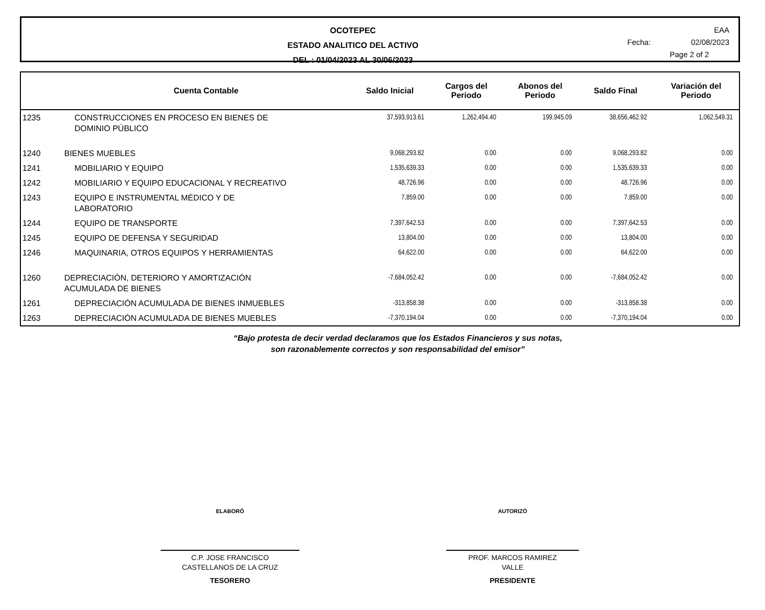OCOTEPEC
ESTADO ANALITICO DEL ACTIVO
DEL : 01/04/2023 AL 30/06/2023
EAA
Fecha: 02/08/2023
Page 2 of 2
| | Cuenta Contable | Saldo Inicial | Cargos del Periodo | Abonos del Periodo | Saldo Final | Variación del Periodo |
| --- | --- | --- | --- | --- | --- | --- |
| 1235 | CONSTRUCCIONES EN PROCESO EN BIENES DE DOMINIO PÚBLICO | 37,593,913.61 | 1,262,494.40 | 199,945.09 | 38,656,462.92 | 1,062,549.31 |
| 1240 | BIENES MUEBLES | 9,068,293.82 | 0.00 | 0.00 | 9,068,293.82 | 0.00 |
| 1241 | MOBILIARIO Y EQUIPO | 1,535,639.33 | 0.00 | 0.00 | 1,535,639.33 | 0.00 |
| 1242 | MOBILIARIO Y EQUIPO EDUCACIONAL Y RECREATIVO | 48,726.96 | 0.00 | 0.00 | 48,726.96 | 0.00 |
| 1243 | EQUIPO E INSTRUMENTAL MÉDICO Y DE LABORATORIO | 7,859.00 | 0.00 | 0.00 | 7,859.00 | 0.00 |
| 1244 | EQUIPO DE TRANSPORTE | 7,397,642.53 | 0.00 | 0.00 | 7,397,642.53 | 0.00 |
| 1245 | EQUIPO DE DEFENSA Y SEGURIDAD | 13,804.00 | 0.00 | 0.00 | 13,804.00 | 0.00 |
| 1246 | MAQUINARIA, OTROS EQUIPOS Y HERRAMIENTAS | 64,622.00 | 0.00 | 0.00 | 64,622.00 | 0.00 |
| 1260 | DEPRECIACIÓN, DETERIORO Y AMORTIZACIÓN ACUMULADA DE BIENES | -7,684,052.42 | 0.00 | 0.00 | -7,684,052.42 | 0.00 |
| 1261 | DEPRECIACIÓN ACUMULADA DE BIENES INMUEBLES | -313,858.38 | 0.00 | 0.00 | -313,858.38 | 0.00 |
| 1263 | DEPRECIACIÓN ACUMULADA DE BIENES MUEBLES | -7,370,194.04 | 0.00 | 0.00 | -7,370,194.04 | 0.00 |
“Bajo protesta de decir verdad declaramos que los Estados Financieros y sus notas,
son razonablemente correctos y son responsabilidad del emisor”
ELABORÓ
C.P. JOSE FRANCISCO
CASTELLANOS DE LA CRUZ
TESORERO
AUTORIZÓ
PROF. MARCOS RAMIREZ
VALLE
PRESIDENTE